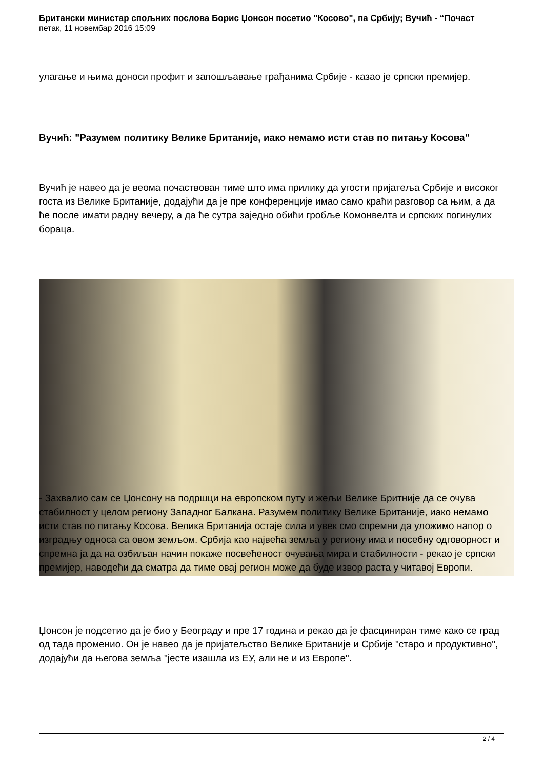Британски министар спољних послова Борис Џонсон посетио "Косово", па Србију; Вучић - “Почаст
петак, 11 новембар 2016 15:09
улагање и њима доноси профит и запошљавање грађанима Србије - казао је српски премијер.
Вучић: "Разумем политику Велике Британије, иако немамо исти став по питању Косова"
Вучић је навео да је веома почаствован тиме што има прилику да угости пријатеља Србије и високог госта из Велике Британије, додајући да је пре конференције имао само краћи разговор са њим, а да ће после имати радну вечеру, а да ће сутра заједно обићи гробље Комонвелта и српских погинулих бораца.
- Захвалио сам се Џонсону на подршци на европском путу и жељи Велике Бритније да се очува стабилност у целом региону Западног Балкана. Разумем политику Велике Британије, иако немамо исти став по питању Косова. Велика Британија остаје сила и увек смо спремни да уложимо напор о изградњу односа са овом земљом. Србија као највећа земља у региону има и посебну одговорност и спремна ја да на озбиљан начин покаже посвећеност очувања мира и стабилности - рекао је српски премијер, наводећи да сматра да тиме овај регион може да буде извор раста у читавој Европи.
Џонсон је подсетио да је био у Београду и пре 17 година и рекао да је фасциниран тиме како се град од тада променио. Он је навео да је пријатељство Велике Британије и Србије "старо и продуктивно", додајући да његова земља "јесте изашла из ЕУ, али не и из Европе".
2 / 4